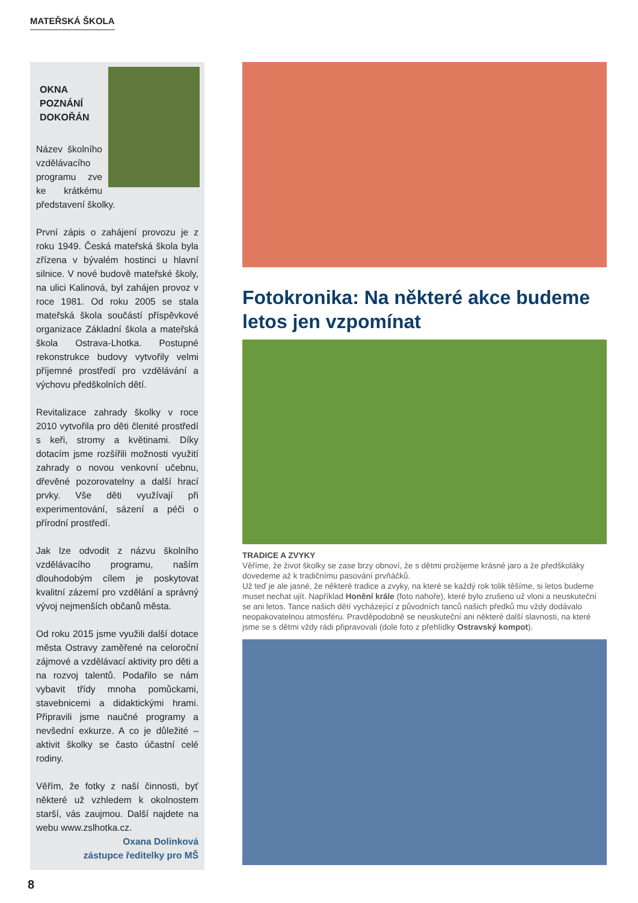MATEŘSKÁ ŠKOLA
OKNA
POZNÁNÍ
DOKOŘÁN
Název školního vzdělávacího programu zve ke krátkému představení školky.
První zápis o zahájení provozu je z roku 1949. Česká mateřská škola byla zřízena v bývalém hostinci u hlavní silnice. V nové budově mateřské školy, na ulici Kalinová, byl zahájen provoz v roce 1981. Od roku 2005 se stala mateřská škola součástí příspěvkové organizace Základní škola a mateřská škola Ostrava-Lhotka. Postupné rekonstrukce budovy vytvořily velmi příjemné prostředí pro vzdělávání a výchovu předškolních dětí.
Revitalizace zahrady školky v roce 2010 vytvořila pro děti členité prostředí s keři, stromy a květinami. Díky dotacím jsme rozšířili možnosti využití zahrady o novou venkovní učebnu, dřevěné pozorovatelny a další hrací prvky. Vše děti využívají při experimentování, sázení a péči o přírodní prostředí.
Jak lze odvodit z názvu školního vzdělávacího programu, naším dlouhodobým cílem je poskytovat kvalitní zázemí pro vzdělání a správný vývoj nejmenších občanů města.
Od roku 2015 jsme využili další dotace města Ostravy zaměřené na celoroční zájmové a vzdělávací aktivity pro děti a na rozvoj talentů. Podařilo se nám vybavit třídy mnoha pomůckami, stavebnicemi a didaktickými hrami. Připravili jsme naučné programy a nevšední exkurze. A co je důležité – aktivit školky se často účastní celé rodiny.
Věřím, že fotky z naší činnosti, byť některé už vzhledem k okolnostem starší, vás zaujmou. Další najdete na webu www.zslhotka.cz.
Oxana Dolinková
zástupce ředitelky pro MŠ
Fotokronika: Na některé akce budeme letos jen vzpomínat
TRADICE A ZVYKY
Věříme, že život školky se zase brzy obnoví, že s dětmi prožijeme krásné jaro a že předškoláky dovedeme až k tradičnímu pasování prvňáčků.
Už teď je ale jasné, že některé tradice a zvyky, na které se každý rok tolik těšíme, si letos budeme muset nechat ujít. Například Honění krále (foto nahoře), které bylo zrušeno už vloni a neuskuteční se ani letos. Tance našich dětí vycházející z původních tanců našich předků mu vždy dodávalo neopakovatelnou atmosféru. Pravděpodobně se neuskuteční ani některé další slavnosti, na které jsme se s dětmi vždy rádi připravovali (dole foto z přehlídky Ostravský kompot).
8